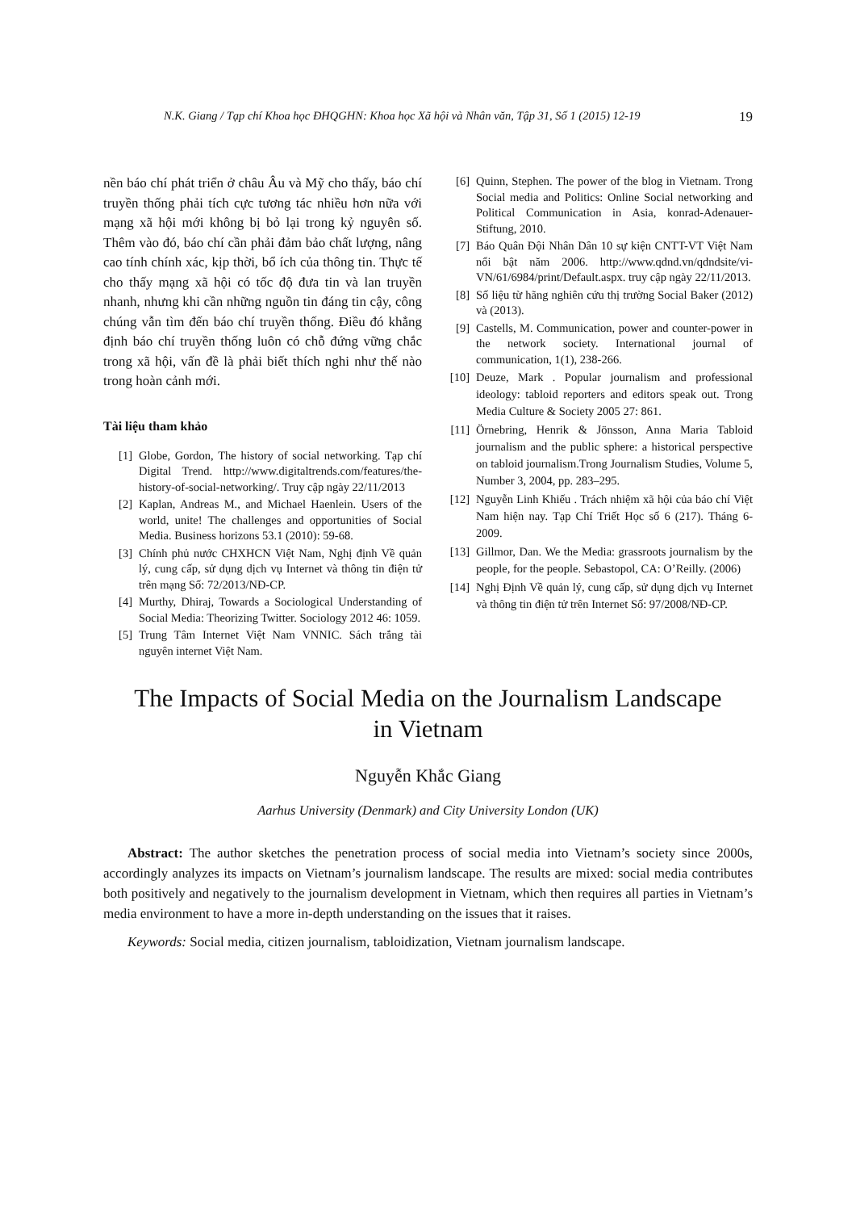N.K. Giang / Tạp chí Khoa học ĐHQGHN: Khoa học Xã hội và Nhân văn, Tập 31, Số 1 (2015) 12-19 19
nền báo chí phát triển ở châu Âu và Mỹ cho thấy, báo chí truyền thống phải tích cực tương tác nhiều hơn nữa với mạng xã hội mới không bị bỏ lại trong kỷ nguyên số. Thêm vào đó, báo chí cần phải đảm bảo chất lượng, nâng cao tính chính xác, kịp thời, bổ ích của thông tin. Thực tế cho thấy mạng xã hội có tốc độ đưa tin và lan truyền nhanh, nhưng khi cần những nguồn tin đáng tin cậy, công chúng vẫn tìm đến báo chí truyền thống. Điều đó khẳng định báo chí truyền thống luôn có chỗ đứng vững chắc trong xã hội, vấn đề là phải biết thích nghi như thế nào trong hoàn cảnh mới.
Tài liệu tham khảo
[1] Globe, Gordon, The history of social networking. Tạp chí Digital Trend. http://www.digitaltrends.com/features/the-history-of-social-networking/. Truy cập ngày 22/11/2013
[2] Kaplan, Andreas M., and Michael Haenlein. Users of the world, unite! The challenges and opportunities of Social Media. Business horizons 53.1 (2010): 59-68.
[3] Chính phủ nước CHXHCN Việt Nam, Nghị định Về quản lý, cung cấp, sử dụng dịch vụ Internet và thông tin điện tử trên mạng Số: 72/2013/NĐ-CP.
[4] Murthy, Dhiraj, Towards a Sociological Understanding of Social Media: Theorizing Twitter. Sociology 2012 46: 1059.
[5] Trung Tâm Internet Việt Nam VNNIC. Sách trắng tài nguyên internet Việt Nam.
[6] Quinn, Stephen. The power of the blog in Vietnam. Trong Social media and Politics: Online Social networking and Political Communication in Asia, konrad-Adenauer-Stiftung, 2010.
[7] Báo Quân Đội Nhân Dân 10 sự kiện CNTT-VT Việt Nam nổi bật năm 2006. http://www.qdnd.vn/qdndsite/vi-VN/61/6984/print/Default.aspx. truy cập ngày 22/11/2013.
[8] Số liệu từ hãng nghiên cứu thị trường Social Baker (2012) và (2013).
[9] Castells, M. Communication, power and counter-power in the network society. International journal of communication, 1(1), 238-266.
[10] Deuze, Mark . Popular journalism and professional ideology: tabloid reporters and editors speak out. Trong Media Culture & Society 2005 27: 861.
[11] Örnebring, Henrik & Jönsson, Anna Maria Tabloid journalism and the public sphere: a historical perspective on tabloid journalism.Trong Journalism Studies, Volume 5, Number 3, 2004, pp. 283–295.
[12] Nguyễn Linh Khiếu . Trách nhiệm xã hội của báo chí Việt Nam hiện nay. Tạp Chí Triết Học số 6 (217). Tháng 6-2009.
[13] Gillmor, Dan. We the Media: grassroots journalism by the people, for the people. Sebastopol, CA: O’Reilly. (2006)
[14] Nghị Định Về quản lý, cung cấp, sử dụng dịch vụ Internet và thông tin điện tử trên Internet Số: 97/2008/NĐ-CP.
The Impacts of Social Media on the Journalism Landscape
in Vietnam
Nguyễn Khắc Giang
Aarhus University (Denmark) and City University London (UK)
Abstract: The author sketches the penetration process of social media into Vietnam’s society since 2000s, accordingly analyzes its impacts on Vietnam’s journalism landscape. The results are mixed: social media contributes both positively and negatively to the journalism development in Vietnam, which then requires all parties in Vietnam’s media environment to have a more in-depth understanding on the issues that it raises.
Keywords: Social media, citizen journalism, tabloidization, Vietnam journalism landscape.